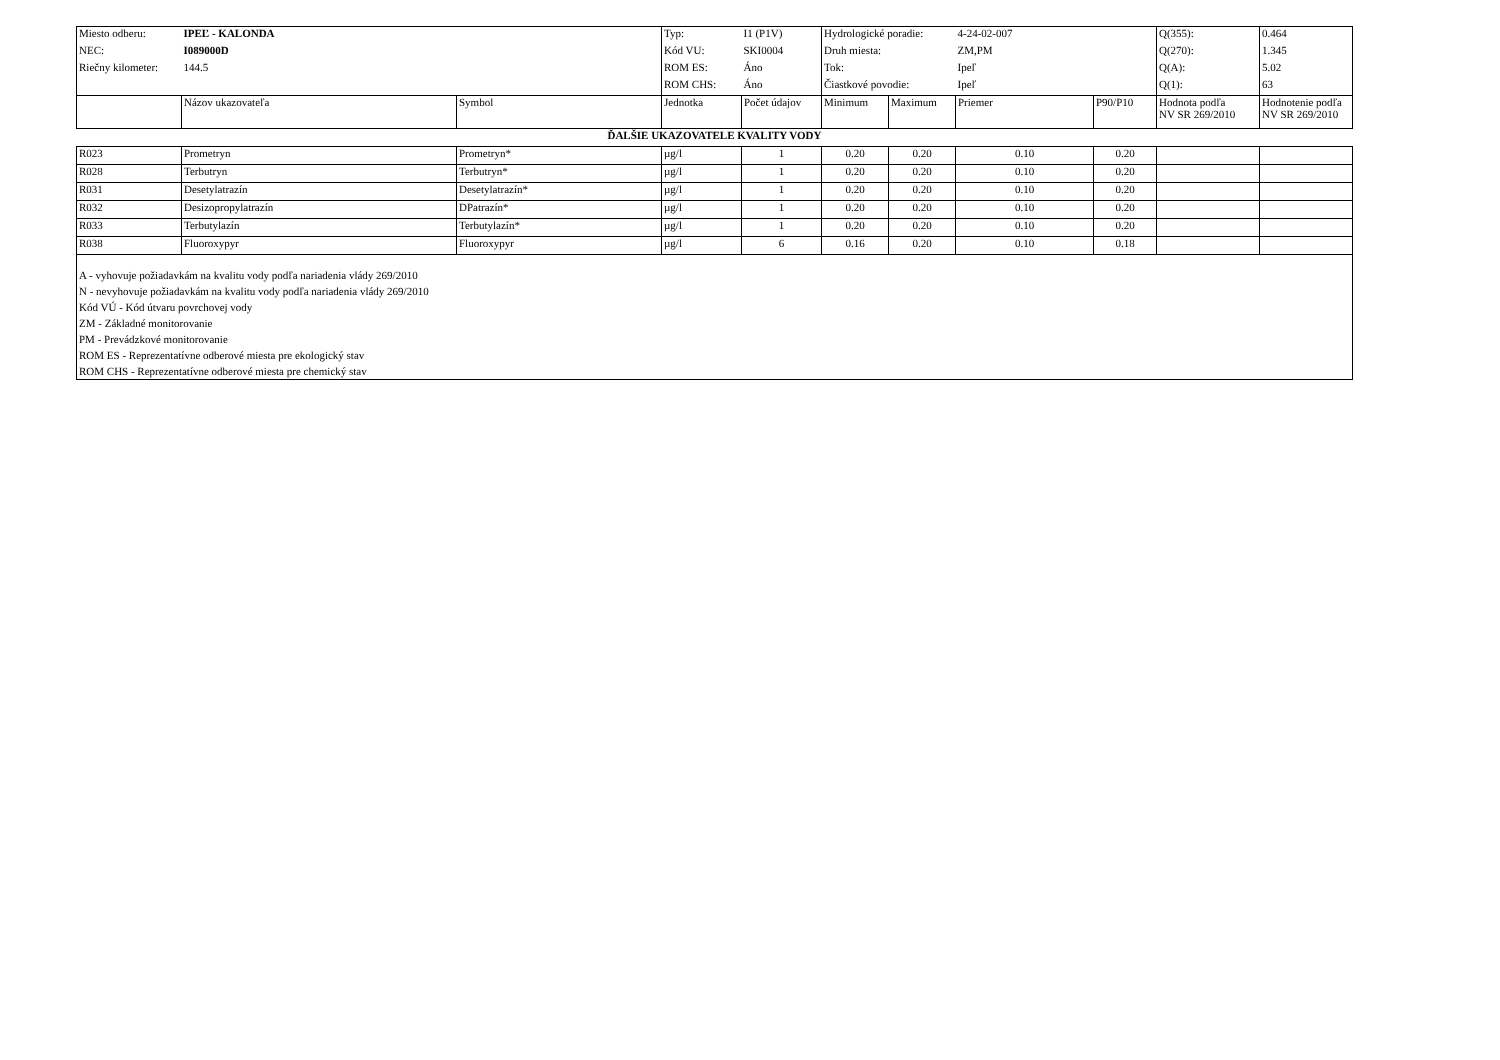| Miesto odberu: | IPEĽ - KALONDA | | Typ: | I1 (P1V) | Hydrologické poradie: | | 4-24-02-007 | | Q(355): | 0.464 |
| NEC: | I089000D | | Kód VU: | SKI0004 | Druh miesta: | | ZM,PM | | Q(270): | 1.345 |
| Riečny kilometer: | 144.5 | | ROM ES: | Áno | Tok: | | Ipeľ | | Q(A): | 5.02 |
| | | | ROM CHS: | Áno | Čiastkové povodie: | | Ipeľ | | Q(1): | 63 |
| | Názov ukazovateľa | Symbol | Jednotka | Počet údajov | Minimum | Maximum | Priemer | P90/P10 | Hodnota podľa NV SR 269/2010 | Hodnotenie podľa NV SR 269/2010 |
| ĎALŠIE UKAZOVATELE KVALITY VODY | | | | | | | | | | |
| R023 | Prometryn | Prometryn* | µg/l | 1 | 0.20 | 0.20 | 0.10 | 0.20 | | |
| R028 | Terbutryn | Terbutryn* | µg/l | 1 | 0.20 | 0.20 | 0.10 | 0.20 | | |
| R031 | Desetylatrazín | Desetylatrazín* | µg/l | 1 | 0.20 | 0.20 | 0.10 | 0.20 | | |
| R032 | Desizopropylatrazín | DPatrazín* | µg/l | 1 | 0.20 | 0.20 | 0.10 | 0.20 | | |
| R033 | Terbutylazín | Terbutylazín* | µg/l | 1 | 0.20 | 0.20 | 0.10 | 0.20 | | |
| R038 | Fluoroxypyr | Fluoroxypyr | µg/l | 6 | 0.16 | 0.20 | 0.10 | 0.18 | | |
| A - vyhovuje požiadavkám na kvalitu vody podľa nariadenia vlády 269/2010 N - nevyhovuje požiadavkám na kvalitu vody podľa nariadenia vlády 269/2010 Kód VÚ - Kód útvaru povrchovej vody ZM - Základné monitorovanie PM - Prevádzkové monitorovanie ROM ES - Reprezentatívne odberové miesta pre ekologický stav ROM CHS - Reprezentatívne odberové miesta pre chemický stav | | | | | | | | | | |